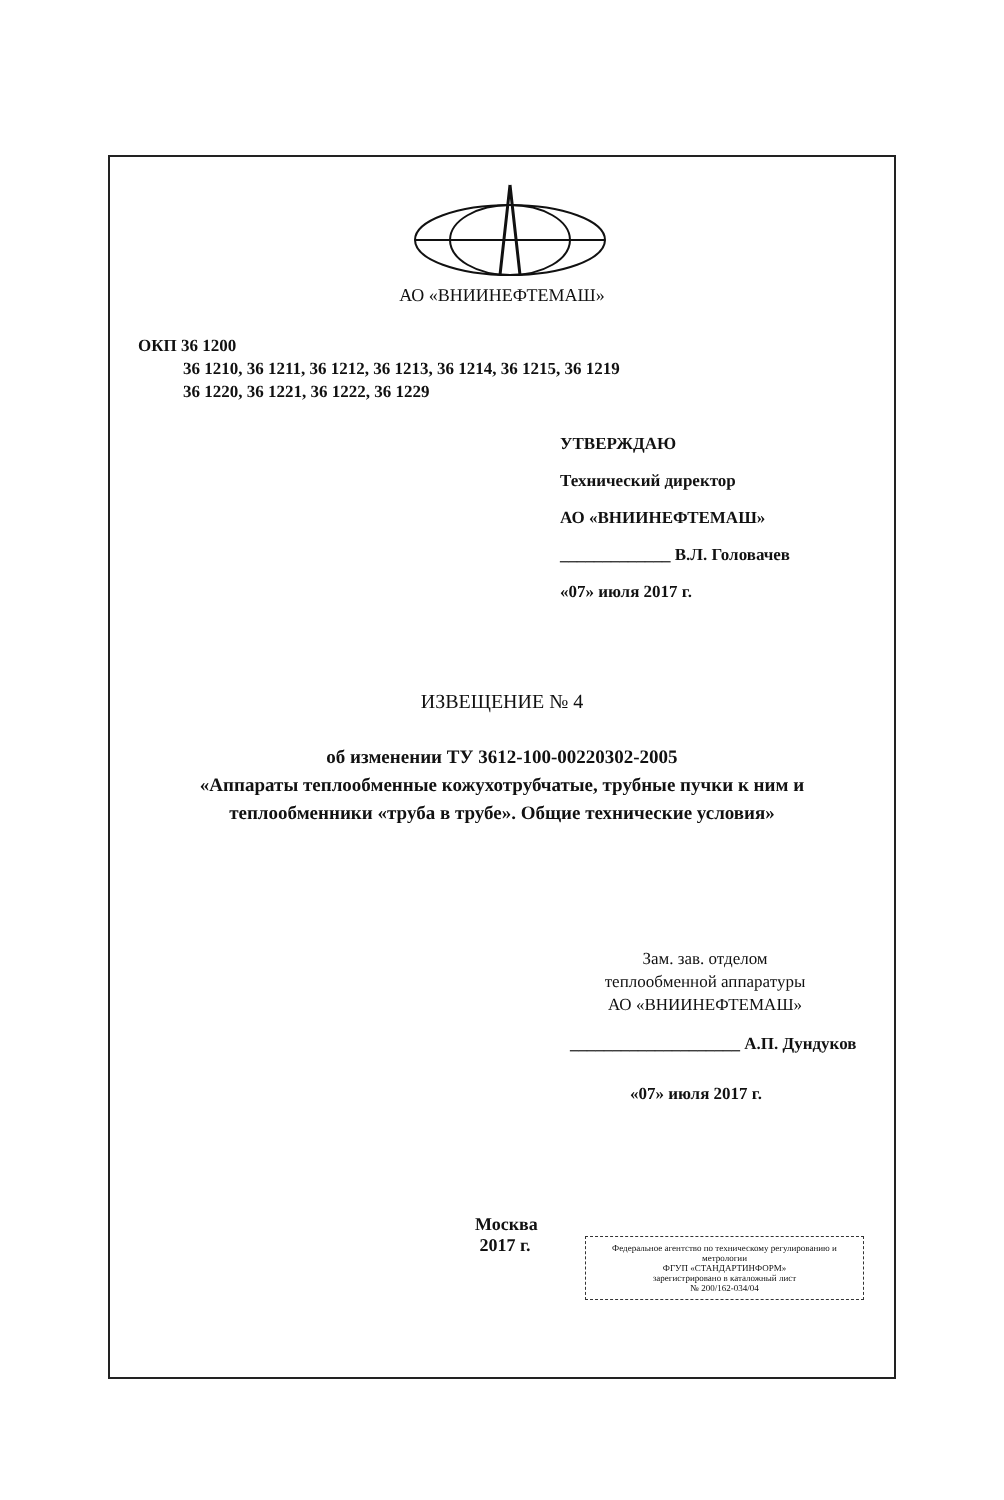АО «ВНИИНЕФТЕМАШ»
ОКП 36 1200
36 1210, 36 1211, 36 1212, 36 1213, 36 1214, 36 1215, 36 1219
36 1220, 36 1221, 36 1222, 36 1229
УТВЕРЖДАЮ
Технический директор
АО «ВНИИНЕФТЕМАШ»
_____________ В.Л. Головачев
«07» июля 2017 г.
ИЗВЕЩЕНИЕ № 4
об изменении ТУ 3612-100-00220302-2005
«Аппараты теплообменные кожухотрубчатые, трубные пучки к ним и
теплообменники «труба в трубе». Общие технические условия»
Зам. зав. отделом
теплообменной аппаратуры
АО «ВНИИНЕФТЕМАШ»
____________________ А.П. Дундуков
«07» июля 2017 г.
Москва 2017 г.
Федеральное агентство по техническому регулированию и метрологии
ФГУП «СТАНДАРТИНФОРМ»
зарегистрировано в каталожный лист
№ 200/162-034/04